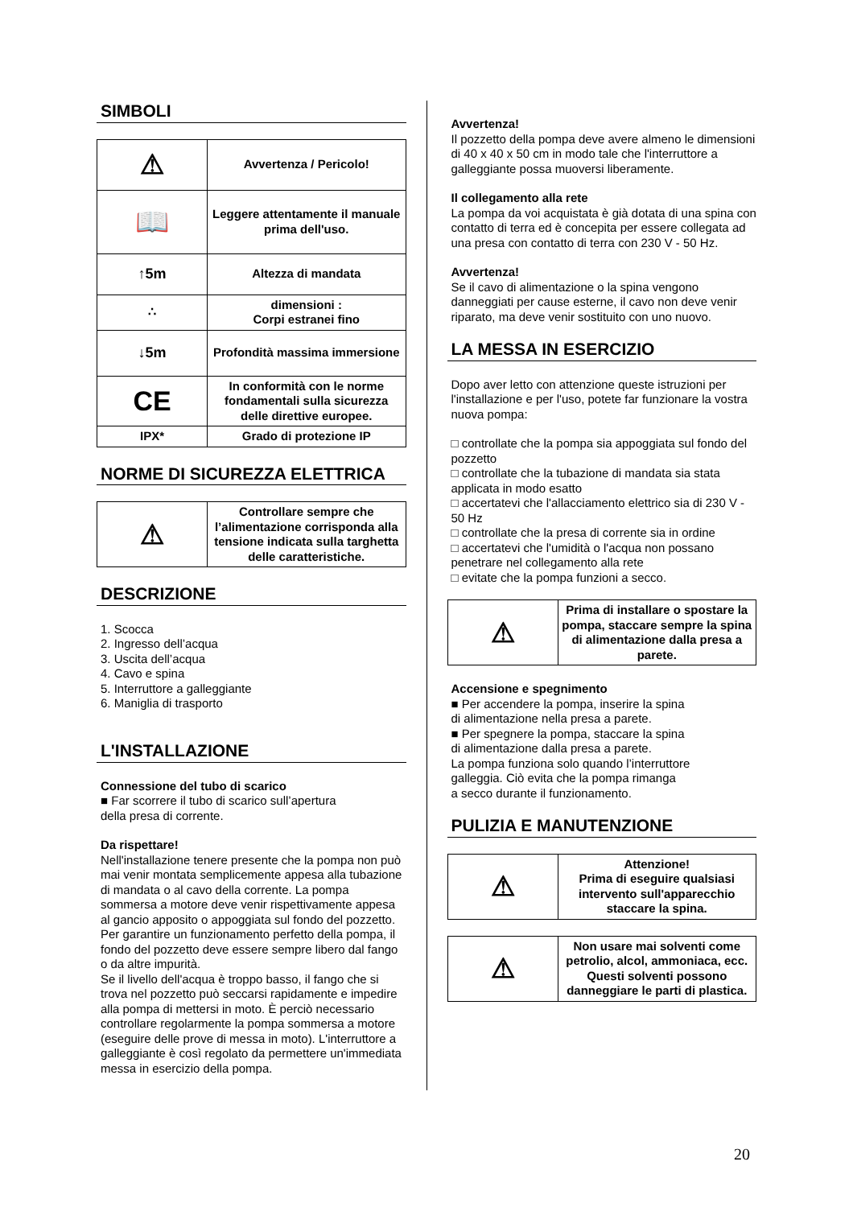SIMBOLI
| ⚠ | Avvertenza / Pericolo! |
| 📖 | Leggere attentamente il manuale prima dell'uso. |
| ↑5m | Altezza di mandata |
| ∴ | dimensioni : Corpi estranei fino |
| ↓5m | Profondità massima immersione |
| CE | In conformità con le norme fondamentali sulla sicurezza delle direttive europee. |
| IPX* | Grado di protezione IP |
NORME DI SICUREZZA ELETTRICA
| ⚠ | Controllare sempre che l’alimentazione corrisponda alla tensione indicata sulla targhetta delle caratteristiche. |
DESCRIZIONE
1. Scocca
2. Ingresso dell’acqua
3. Uscita dell’acqua
4. Cavo e spina
5. Interruttore a galleggiante
6. Maniglia di trasporto
L'INSTALLAZIONE
Connessione del tubo di scarico
■ Far scorrere il tubo di scarico sull’apertura
della presa di corrente.
Da rispettare!
Nell'installazione tenere presente che la pompa non può mai venir montata semplicemente appesa alla tubazione di mandata o al cavo della corrente. La pompa sommersa a motore deve venir rispettivamente appesa al gancio apposito o appoggiata sul fondo del pozzetto. Per garantire un funzionamento perfetto della pompa, il fondo del pozzetto deve essere sempre libero dal fango o da altre impurità.
Se il livello dell'acqua è troppo basso, il fango che si trova nel pozzetto può seccarsi rapidamente e impedire alla pompa di mettersi in moto. È perciò necessario controllare regolarmente la pompa sommersa a motore (eseguire delle prove di messa in moto). L'interruttore a galleggiante è così regolato da permettere un'immediata messa in esercizio della pompa.
Avvertenza!
Il pozzetto della pompa deve avere almeno le dimensioni di 40 x 40 x 50 cm in modo tale che l'interruttore a galleggiante possa muoversi liberamente.
Il collegamento alla rete
La pompa da voi acquistata è già dotata di una spina con contatto di terra ed è concepita per essere collegata ad una presa con contatto di terra con 230 V - 50 Hz.
Avvertenza!
Se il cavo di alimentazione o la spina vengono danneggiati per cause esterne, il cavo non deve venir riparato, ma deve venir sostituito con uno nuovo.
LA MESSA IN ESERCIZIO
Dopo aver letto con attenzione queste istruzioni per l'installazione e per l'uso, potete far funzionare la vostra nuova pompa:
□ controllate che la pompa sia appoggiata sul fondo del pozzetto
□ controllate che la tubazione di mandata sia stata applicata in modo esatto
□ accertatevi che l'allacciamento elettrico sia di 230 V - 50 Hz
□ controllate che la presa di corrente sia in ordine
□ accertatevi che l'umidità o l'acqua non possano penetrare nel collegamento alla rete
□ evitate che la pompa funzioni a secco.
| ⚠ | Prima di installare o spostare la pompa, staccare sempre la spina di alimentazione dalla presa a parete. |
Accensione e spegnimento
■ Per accendere la pompa, inserire la spina
di alimentazione nella presa a parete.
■ Per spegnere la pompa, staccare la spina
di alimentazione dalla presa a parete.
La pompa funziona solo quando l’interruttore
galleggia. Ciò evita che la pompa rimanga
a secco durante il funzionamento.
PULIZIA E MANUTENZIONE
| ⚠ | Attenzione! Prima di eseguire qualsiasi intervento sull'apparecchio staccare la spina. |
| ⚠ | Non usare mai solventi come petrolio, alcol, ammoniaca, ecc. Questi solventi possono danneggiare le parti di plastica. |
20